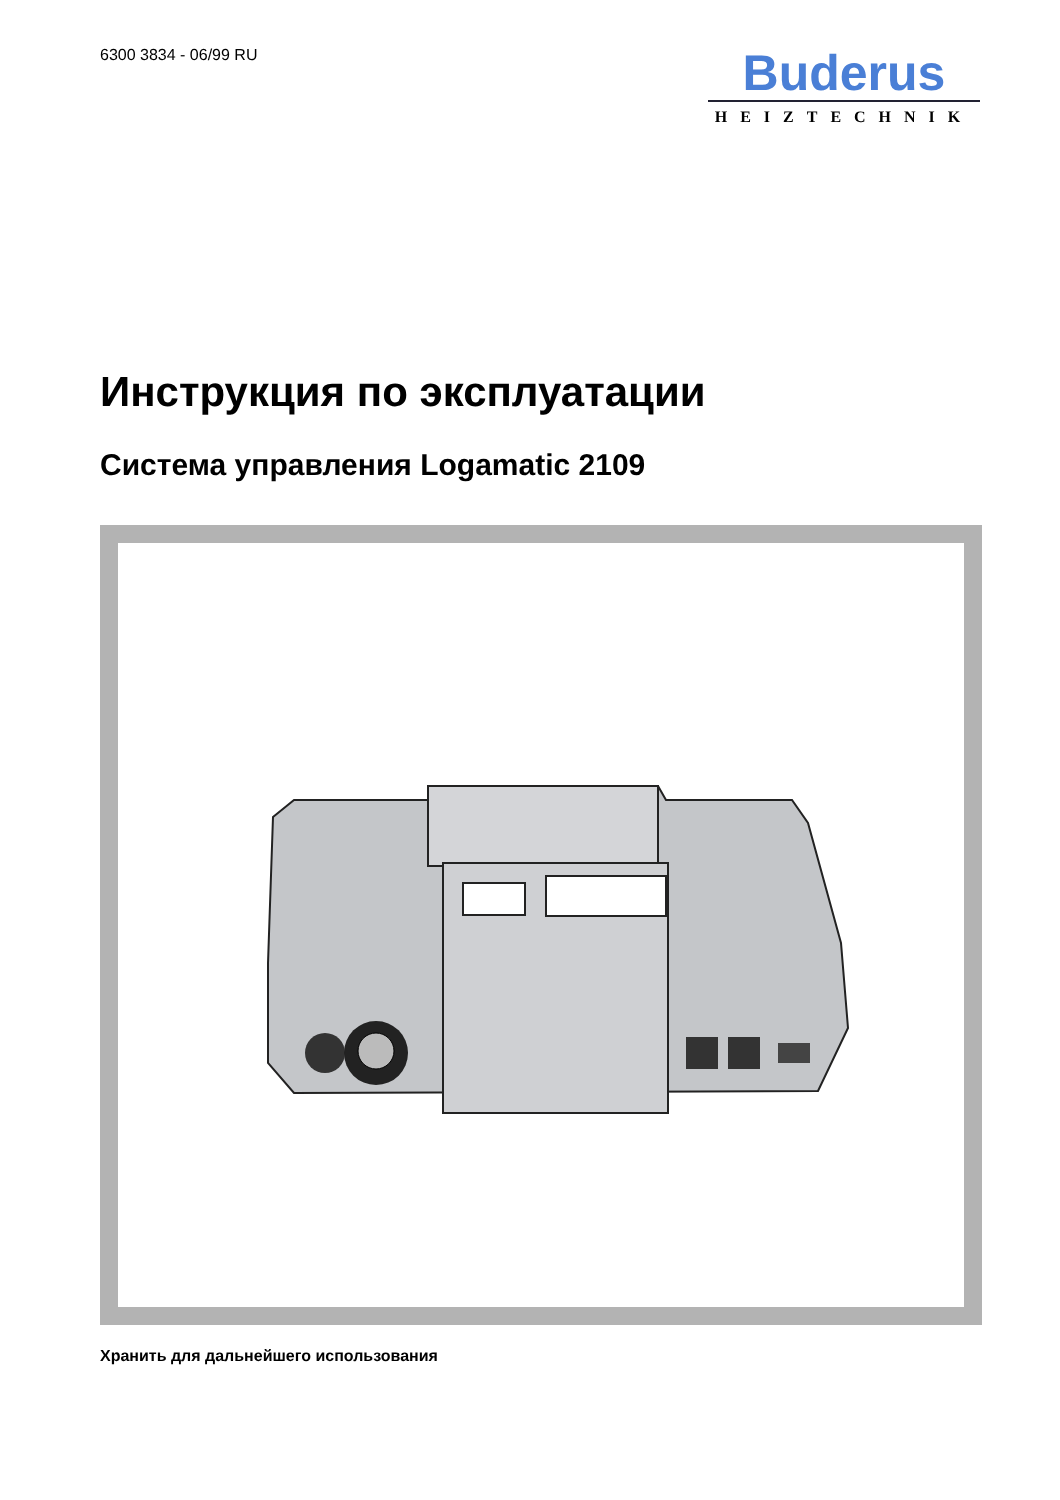6300 3834 - 06/99 RU
Buderus
HEIZTECHNIK
Инструкция по эксплуатации
Система управления Logamatic 2109
Хранить для дальнейшего использования